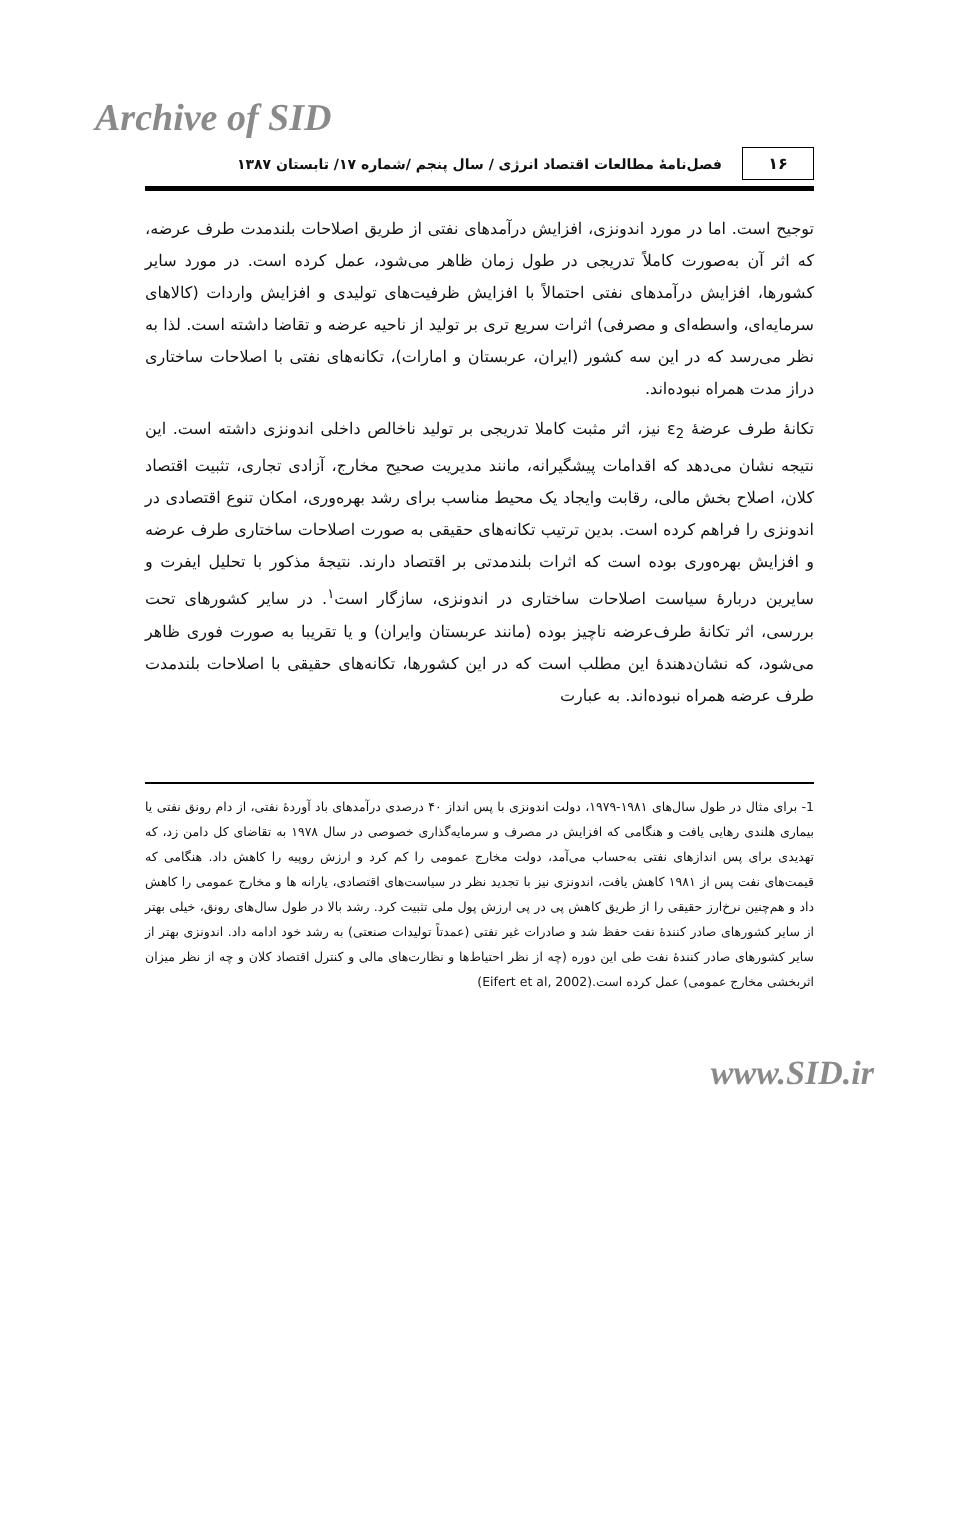Archive of SID
۱۶
فصل‌نامهٔ مطالعات اقتصاد انرژی / سال پنجم /شماره ۱۷/ تابستان ۱۳۸۷
توجیح است. اما در مورد اندونزی، افزایش درآمدهای نفتی از طریق اصلاحات بلندمدت طرف عرضه، که اثر آن به‌صورت کاملاً تدریجی در طول زمان ظاهر می‌شود، عمل کرده است. در مورد سایر کشورها، افزایش درآمدهای نفتی احتمالاً با افزایش ظرفیت‌های تولیدی و افزایش واردات (کالاهای سرمایه‌ای، واسطه‌ای و مصرفی) اثرات سریع تری بر تولید از ناحیه عرضه و تقاضا داشته است. لذا به نظر می‌رسد که در این سه کشور (ایران، عربستان و امارات)، تکانه‌های نفتی با اصلاحات ساختاری دراز مدت همراه نبوده‌اند.
تکانهٔ طرف عرضهٔ ε<sub>2</sub> نیز، اثر مثبت کاملا تدریجی بر تولید ناخالص داخلی اندونزی داشته است. این نتیجه نشان می‌دهد که اقدامات پیشگیرانه، مانند مدیریت صحیح مخارج، آزادی تجاری، تثبیت اقتصاد کلان، اصلاح بخش مالی، رقابت وایجاد یک محیط مناسب برای رشد بهره‌وری، امکان تنوع اقتصادی در اندونزی را فراهم کرده است. بدین ترتیب تکانه‌های حقیقی به صورت اصلاحات ساختاری طرف عرضه و افزایش بهره‌وری بوده است که اثرات بلندمدتی بر اقتصاد دارند. نتیجهٔ مذکور با تحلیل ایفرت و سایرین دربارهٔ سیاست اصلاحات ساختاری در اندونزی، سازگار است<sup>۱</sup>. در سایر کشورهای تحت بررسی، اثر تکانهٔ طرف‌عرضه ناچیز بوده (مانند عربستان وایران) و یا تقریبا به صورت فوری ظاهر می‌شود، که نشان‌دهندهٔ این مطلب است که در این کشورها، تکانه‌های حقیقی با اصلاحات بلندمدت طرف عرضه همراه نبوده‌اند. به عبارت
1- برای مثال در طول سال‌های ۱۹۸۱-۱۹۷۹، دولت اندونزی با پس انداز ۴۰ درصدی درآمدهای باد آوردهٔ نفتی، از دام رونق نفتی یا بیماری هلندی رهایی یافت و هنگامی که افزایش در مصرف و سرمایه‌گذاری خصوصی در سال ۱۹۷۸ به تقاضای کل دامن زد، که تهدیدی برای پس اندازهای نفتی به‌حساب می‌آمد، دولت مخارج عمومی را کم کرد و ارزش روپیه را کاهش داد. هنگامی که قیمت‌های نفت پس از ۱۹۸۱ کاهش یافت، اندونزی نیز با تجدید نظر در سیاست‌های اقتصادی، یارانه ها و مخارج عمومی را کاهش داد و هم‌چنین نرخ‌ارز حقیقی را از طریق کاهش پی در پی ارزش پول ملی تثبیت کرد. رشد بالا در طول سال‌های رونق، خیلی بهتر از سایر کشورهای صادر کنندهٔ نفت حفظ شد و صادرات غیر نفتی (عمدتاً تولیدات صنعتی) به رشد خود ادامه داد. اندونزی بهتر از سایر کشورهای صادر کنندهٔ نفت طی این دوره (چه از نظر احتیاط‌ها و نظارت‌های مالی و کنترل اقتصاد کلان و چه از نظر میزان اثربخشی مخارج عمومی) عمل کرده است.(Eifert et al, 2002)
www.SID.ir